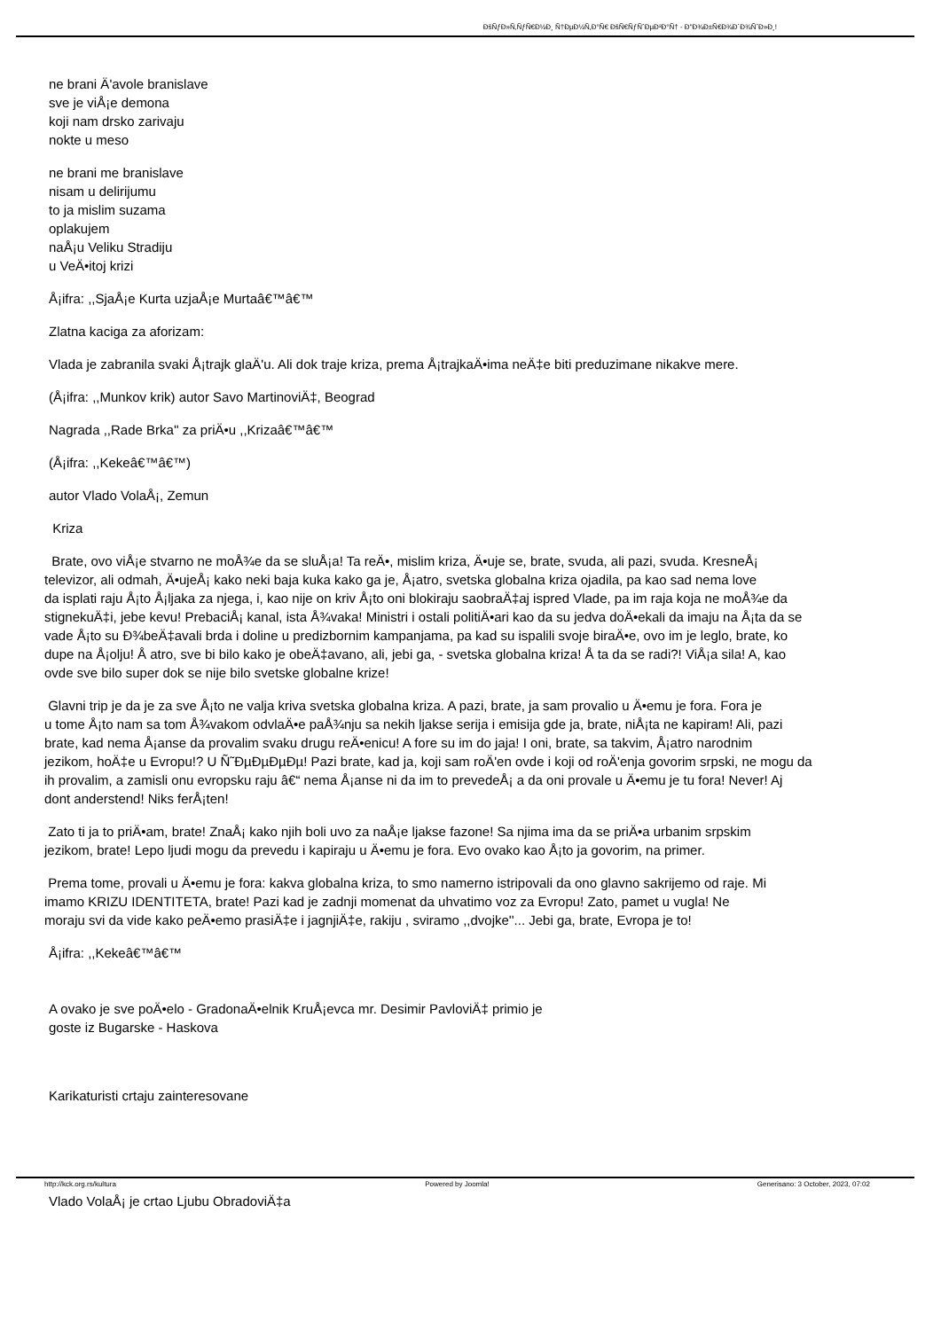ÐšÑƒÐ»Ñ‚ÑƒÑ€Ð½Ð¸ Ñ†ÐµÐ½Ñ‚Ð°Ñ€ ÐšÑ€ÑƒÑˆÐµÐ²Ð°Ñ† - Ð"Ð¾Ð±Ñ€Ð¾Ð´Ð¾ÑˆÐ»Ð¸!
ne brani Ä'avole branislave
sve je viÅ¡e demona
koji nam drsko zarivaju
nokte u meso
ne brani me branislave
nisam u delirijumu
to ja mislim suzama
oplakujem
naÅ¡u Veliku Stradiju
u VeÄ•itoj krizi
Å¡ifra: ,,SjaÅ¡e Kurta uzjaÅ¡e Murtaâ€™â€™
Zlatna kaciga za aforizam:
Vlada je zabranila svaki Å¡trajk glaÄ'u. Ali dok traje kriza, prema Å¡trajkaÄ•ima neÄ‡e biti preduzimane nikakve mere.
(Å¡ifra: ,,Munkov krik) autor Savo MartinoviÄ‡, Beograd
Nagrada ,,Rade Brka'' za priÄ•u ,,Krizaâ€™â€™
(Å¡ifra: ,,Kekeâ€™â€™)
autor Vlado VolaÅ¡, Zemun
Kriza
Brate, ovo viÅ¡e stvarno ne moÅ¾e da se sluÅ¡a! Ta reÄ•, mislim kriza, Ä•uje se, brate, svuda, ali pazi, svuda. KresneÅ¡
televizor, ali odmah, Ä•ujeÅ¡ kako neki baja kuka kako ga je, Å¡atro, svetska globalna kriza ojadila, pa kao sad nema love
da isplati raju Å¡to Å¡ljaka za njega, i, kao nije on kriv Å¡to oni blokiraju saobraÄ‡aj ispred Vlade, pa im raja koja ne moÅ¾e da
stignekuÄ‡i, jebe kevu! PrebaciÅ¡ kanal, ista Å¾vaka! Ministri i ostali politiÄ•ari kao da su jedva doÄ•ekali da imaju na Å¡ta da se
vade Å¡to su Ð¾beÄ‡avali brda i doline u predizbornim kampanjama, pa kad su ispalili svoje biraÄ•e, ovo im je leglo, brate, ko
dupe na Å¡olju! Å atro, sve bi bilo kako je obeÄ‡avano, ali, jebi ga, - svetska globalna kriza! Å ta da se radi?! ViÅ¡a sila! A, kao
ovde sve bilo super dok se nije bilo svetske globalne krize!
Glavni trip je da je za sve Å¡to ne valja kriva svetska globalna kriza. A pazi, brate, ja sam provalio u Ä•emu je fora. Fora je
u tome Å¡to nam sa tom Å¾vakom odvlaÄ•e paÅ¾nju sa nekih ljakse serija i emisija gde ja, brate, niÅ¡ta ne kapiram! Ali, pazi
brate, kad nema Å¡anse da provalim svaku drugu reÄ•enicu! A fore su im do jaja! I oni, brate, sa takvim, Å¡atro narodnim
jezikom, hoÄ‡e u Evropu!? U Ñ˜ÐµÐµÐµÐµ! Pazi brate, kad ja, koji sam roÄ'en ovde i koji od roÄ'enja govorim srpski, ne mogu da
ih provalim, a zamisli onu evropsku raju â€“ nema Å¡anse ni da im to prevedeÅ¡ a da oni provale u Ä•emu je tu fora! Never! Aj
dont anderstend! Niks ferÅ¡ten!
Zato ti ja to priÄ•am, brate! ZnaÅ¡ kako njih boli uvo za naÅ¡e ljakse fazone! Sa njima ima da se priÄ•a urbanim srpskim
jezikom, brate! Lepo ljudi mogu da prevedu i kapiraju u Ä•emu je fora. Evo ovako kao Å¡to ja govorim, na primer.
Prema tome, provali u Ä•emu je fora: kakva globalna kriza, to smo namerno istripovali da ono glavno sakrijemo od raje. Mi
imamo KRIZU IDENTITETA, brate! Pazi kad je zadnji momenat da uhvatimo voz za Evropu! Zato, pamet u vugla! Ne
moraju svi da vide kako peÄ•emo prasiÄ‡e i jagnjiÄ‡e, rakiju , sviramo ,,dvojke''... Jebi ga, brate, Evropa je to!
Å¡ifra: ,,Kekeâ€™â€™
A ovako je sve poÄ•elo - GradonaÄ•elnik KruÅ¡evca mr. Desimir PavloviÄ‡ primio je
goste iz Bugarske - Haskova
Karikaturisti crtaju zainteresovane
Vlado VolaÅ¡ je crtao Ljubu ObradoviÄ‡a
http://kck.org.rs/kultura Powered by Joomla! Generisano: 3 October, 2023, 07:02